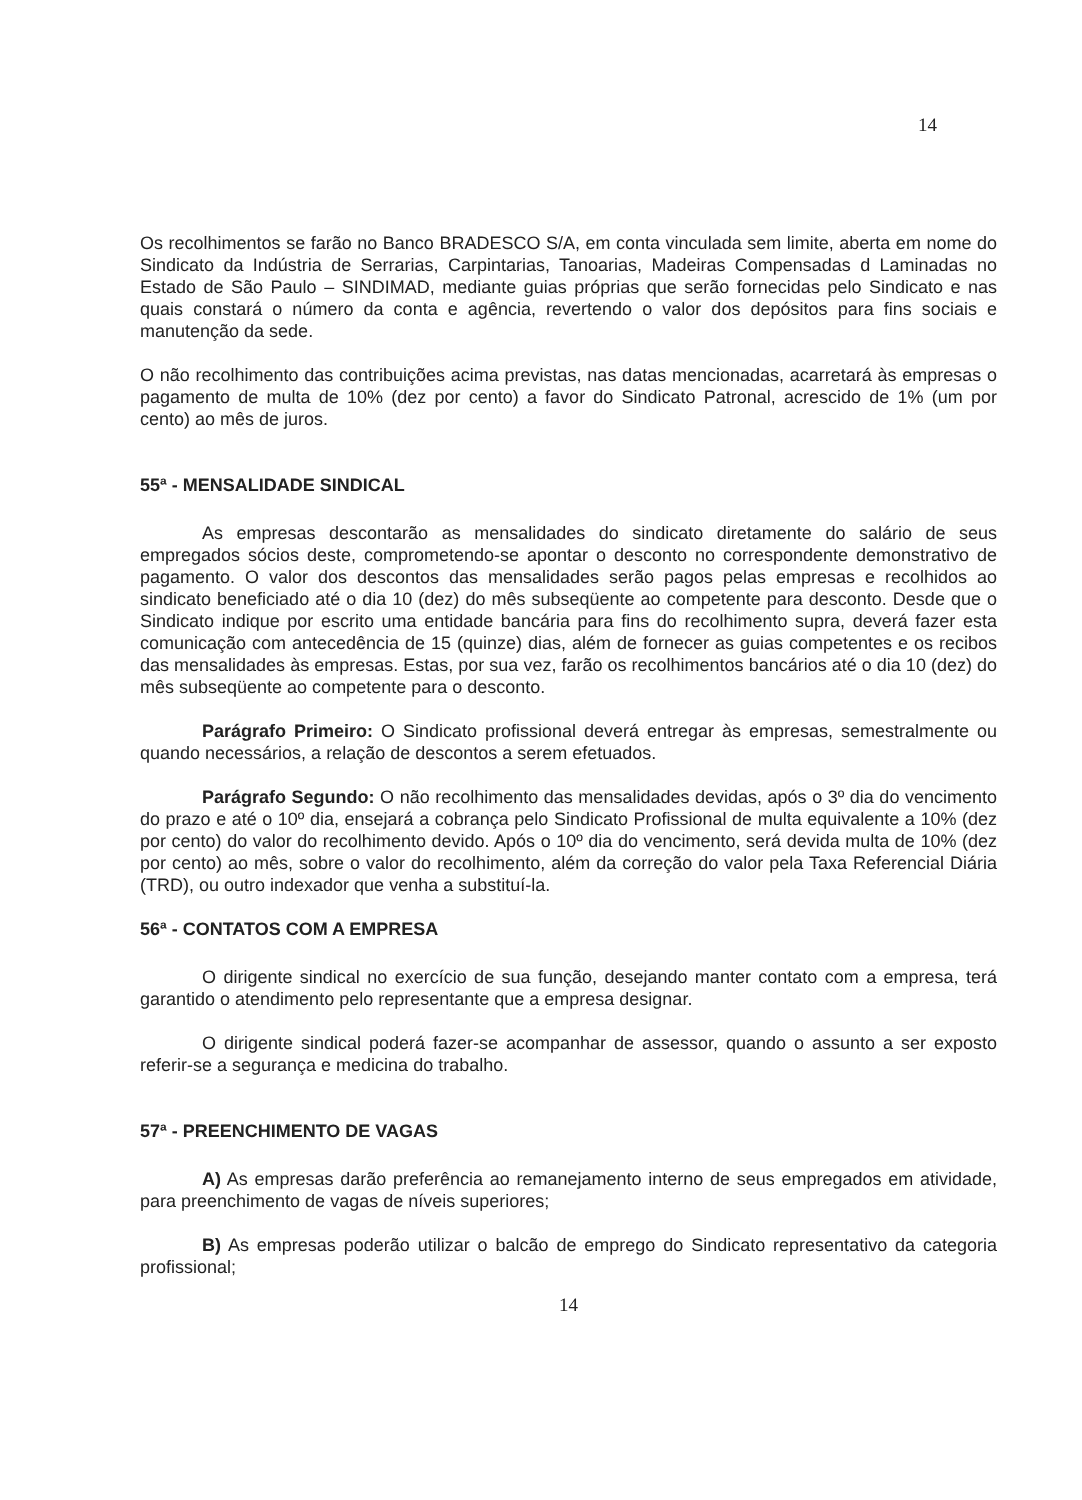14
Os recolhimentos se farão no Banco BRADESCO S/A, em conta vinculada sem limite, aberta em nome do Sindicato da Indústria de Serrarias, Carpintarias, Tanoarias, Madeiras Compensadas d Laminadas no Estado de São Paulo – SINDIMAD, mediante guias próprias que serão fornecidas pelo Sindicato e nas quais constará o número da conta e agência, revertendo o valor dos depósitos para fins sociais e manutenção da sede.
O não recolhimento das contribuições acima previstas, nas datas mencionadas, acarretará às empresas o pagamento de multa de 10% (dez por cento) a favor do Sindicato Patronal, acrescido de 1% (um por cento) ao mês de juros.
55ª - MENSALIDADE SINDICAL
As empresas descontarão as mensalidades do sindicato diretamente do salário de seus empregados sócios deste, comprometendo-se apontar o desconto no correspondente demonstrativo de pagamento. O valor dos descontos das mensalidades serão pagos pelas empresas e recolhidos ao sindicato beneficiado até o dia 10 (dez) do mês subseqüente ao competente para desconto. Desde que o Sindicato indique por escrito uma entidade bancária para fins do recolhimento supra, deverá fazer esta comunicação com antecedência de 15 (quinze) dias, além de fornecer as guias competentes e os recibos das mensalidades às empresas. Estas, por sua vez, farão os recolhimentos bancários até o dia 10 (dez) do mês subseqüente ao competente para o desconto.
Parágrafo Primeiro: O Sindicato profissional deverá entregar às empresas, semestralmente ou quando necessários, a relação de descontos a serem efetuados.
Parágrafo Segundo: O não recolhimento das mensalidades devidas, após o 3º dia do vencimento do prazo e até o 10º dia, ensejará a cobrança pelo Sindicato Profissional de multa equivalente a 10% (dez por cento) do valor do recolhimento devido. Após o 10º dia do vencimento, será devida multa de 10% (dez por cento) ao mês, sobre o valor do recolhimento, além da correção do valor pela Taxa Referencial Diária (TRD), ou outro indexador que venha a substituí-la.
56ª - CONTATOS COM A EMPRESA
O dirigente sindical no exercício de sua função, desejando manter contato com a empresa, terá garantido o atendimento pelo representante que a empresa designar.
O dirigente sindical poderá fazer-se acompanhar de assessor, quando o assunto a ser exposto referir-se a segurança e medicina do trabalho.
57ª - PREENCHIMENTO DE VAGAS
A) As empresas darão preferência ao remanejamento interno de seus empregados em atividade, para preenchimento de vagas de níveis superiores;
B) As empresas poderão utilizar o balcão de emprego do Sindicato representativo da categoria profissional;
14